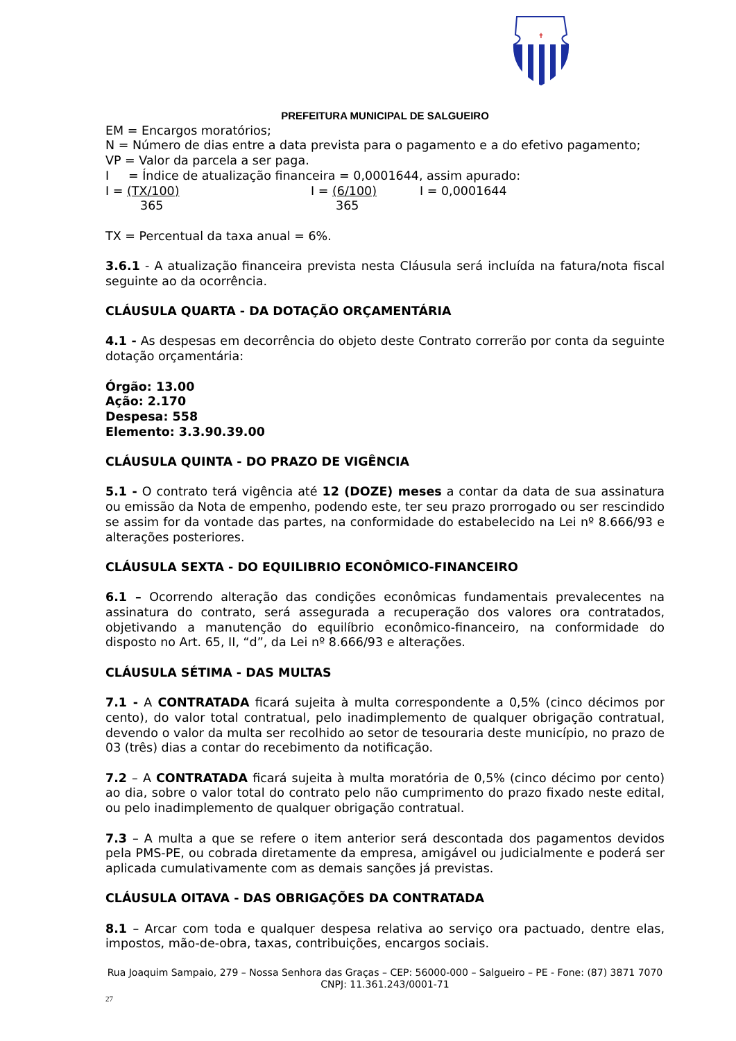✝
PREFEITURA MUNICIPAL DE SALGUEIRO
EM = Encargos moratórios;
N = Número de dias entre a data prevista para o pagamento e a do efetivo pagamento;
VP = Valor da parcela a ser paga.
I = Índice de atualização financeira = 0,0001644, assim apurado:
I = (TX/100) I = (6/100) I = 0,0001644
365 365
TX = Percentual da taxa anual = 6%.
3.6.1 - A atualização financeira prevista nesta Cláusula será incluída na fatura/nota fiscal seguinte ao da ocorrência.
CLÁUSULA QUARTA - DA DOTAÇÃO ORÇAMENTÁRIA
4.1 - As despesas em decorrência do objeto deste Contrato correrão por conta da seguinte dotação orçamentária:
Órgão: 13.00
Ação: 2.170
Despesa: 558
Elemento: 3.3.90.39.00
CLÁUSULA QUINTA - DO PRAZO DE VIGÊNCIA
5.1 - O contrato terá vigência até 12 (DOZE) meses a contar da data de sua assinatura ou emissão da Nota de empenho, podendo este, ter seu prazo prorrogado ou ser rescindido se assim for da vontade das partes, na conformidade do estabelecido na Lei nº 8.666/93 e alterações posteriores.
CLÁUSULA SEXTA - DO EQUILIBRIO ECONÔMICO-FINANCEIRO
6.1 – Ocorrendo alteração das condições econômicas fundamentais prevalecentes na assinatura do contrato, será assegurada a recuperação dos valores ora contratados, objetivando a manutenção do equilíbrio econômico-financeiro, na conformidade do disposto no Art. 65, II, “d”, da Lei nº 8.666/93 e alterações.
CLÁUSULA SÉTIMA - DAS MULTAS
7.1 - A CONTRATADA ficará sujeita à multa correspondente a 0,5% (cinco décimos por cento), do valor total contratual, pelo inadimplemento de qualquer obrigação contratual, devendo o valor da multa ser recolhido ao setor de tesouraria deste município, no prazo de 03 (três) dias a contar do recebimento da notificação.
7.2 – A CONTRATADA ficará sujeita à multa moratória de 0,5% (cinco décimo por cento) ao dia, sobre o valor total do contrato pelo não cumprimento do prazo fixado neste edital, ou pelo inadimplemento de qualquer obrigação contratual.
7.3 – A multa a que se refere o item anterior será descontada dos pagamentos devidos pela PMS-PE, ou cobrada diretamente da empresa, amigável ou judicialmente e poderá ser aplicada cumulativamente com as demais sanções já previstas.
CLÁUSULA OITAVA - DAS OBRIGAÇÕES DA CONTRATADA
8.1 – Arcar com toda e qualquer despesa relativa ao serviço ora pactuado, dentre elas, impostos, mão-de-obra, taxas, contribuições, encargos sociais.
Rua Joaquim Sampaio, 279 – Nossa Senhora das Graças – CEP: 56000-000 – Salgueiro – PE - Fone: (87) 3871 7070
CNPJ: 11.361.243/0001-71
27